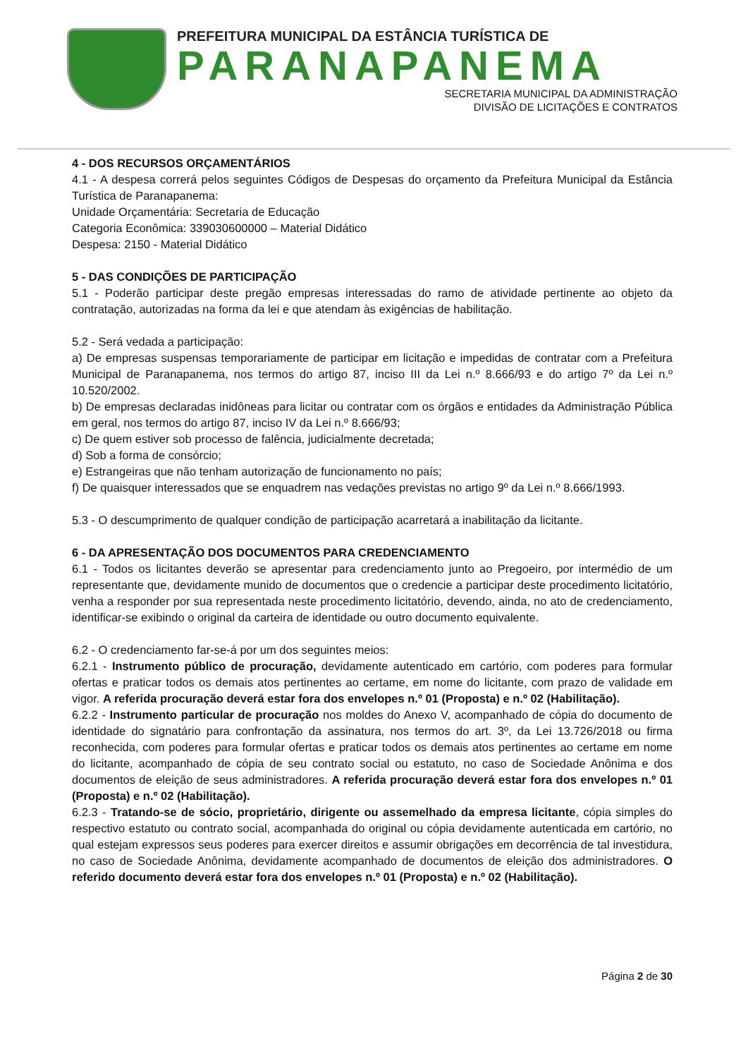PREFEITURA MUNICIPAL DA ESTÂNCIA TURÍSTICA DE
PARANAPANEMA
SECRETARIA MUNICIPAL DA ADMINISTRAÇÃO
DIVISÃO DE LICITAÇÕES E CONTRATOS
4 - DOS RECURSOS ORÇAMENTÁRIOS
4.1 - A despesa correrá pelos seguintes Códigos de Despesas do orçamento da Prefeitura Municipal da Estância Turística de Paranapanema:
Unidade Orçamentária: Secretaria de Educação
Categoria Econômica: 339030600000 – Material Didático
Despesa: 2150 - Material Didático
5 - DAS CONDIÇÕES DE PARTICIPAÇÃO
5.1 - Poderão participar deste pregão empresas interessadas do ramo de atividade pertinente ao objeto da contratação, autorizadas na forma da lei e que atendam às exigências de habilitação.
5.2 - Será vedada a participação:
a) De empresas suspensas temporariamente de participar em licitação e impedidas de contratar com a Prefeitura Municipal de Paranapanema, nos termos do artigo 87, inciso III da Lei n.º 8.666/93 e do artigo 7º da Lei n.º 10.520/2002.
b) De empresas declaradas inidôneas para licitar ou contratar com os órgãos e entidades da Administração Pública em geral, nos termos do artigo 87, inciso IV da Lei n.º 8.666/93;
c) De quem estiver sob processo de falência, judicialmente decretada;
d) Sob a forma de consórcio;
e) Estrangeiras que não tenham autorização de funcionamento no país;
f) De quaisquer interessados que se enquadrem nas vedações previstas no artigo 9º da Lei n.º 8.666/1993.
5.3 - O descumprimento de qualquer condição de participação acarretará a inabilitação da licitante.
6 - DA APRESENTAÇÃO DOS DOCUMENTOS PARA CREDENCIAMENTO
6.1 - Todos os licitantes deverão se apresentar para credenciamento junto ao Pregoeiro, por intermédio de um representante que, devidamente munido de documentos que o credencie a participar deste procedimento licitatório, venha a responder por sua representada neste procedimento licitatório, devendo, ainda, no ato de credenciamento, identificar-se exibindo o original da carteira de identidade ou outro documento equivalente.
6.2 - O credenciamento far-se-á por um dos seguintes meios:
6.2.1 - Instrumento público de procuração, devidamente autenticado em cartório, com poderes para formular ofertas e praticar todos os demais atos pertinentes ao certame, em nome do licitante, com prazo de validade em vigor. A referida procuração deverá estar fora dos envelopes n.º 01 (Proposta) e n.º 02 (Habilitação).
6.2.2 - Instrumento particular de procuração nos moldes do Anexo V, acompanhado de cópia do documento de identidade do signatário para confrontação da assinatura, nos termos do art. 3º, da Lei 13.726/2018 ou firma reconhecida, com poderes para formular ofertas e praticar todos os demais atos pertinentes ao certame em nome do licitante, acompanhado de cópia de seu contrato social ou estatuto, no caso de Sociedade Anônima e dos documentos de eleição de seus administradores. A referida procuração deverá estar fora dos envelopes n.º 01 (Proposta) e n.º 02 (Habilitação).
6.2.3 - Tratando-se de sócio, proprietário, dirigente ou assemelhado da empresa licitante, cópia simples do respectivo estatuto ou contrato social, acompanhada do original ou cópia devidamente autenticada em cartório, no qual estejam expressos seus poderes para exercer direitos e assumir obrigações em decorrência de tal investidura, no caso de Sociedade Anônima, devidamente acompanhado de documentos de eleição dos administradores. O referido documento deverá estar fora dos envelopes n.º 01 (Proposta) e n.º 02 (Habilitação).
Página 2 de 30